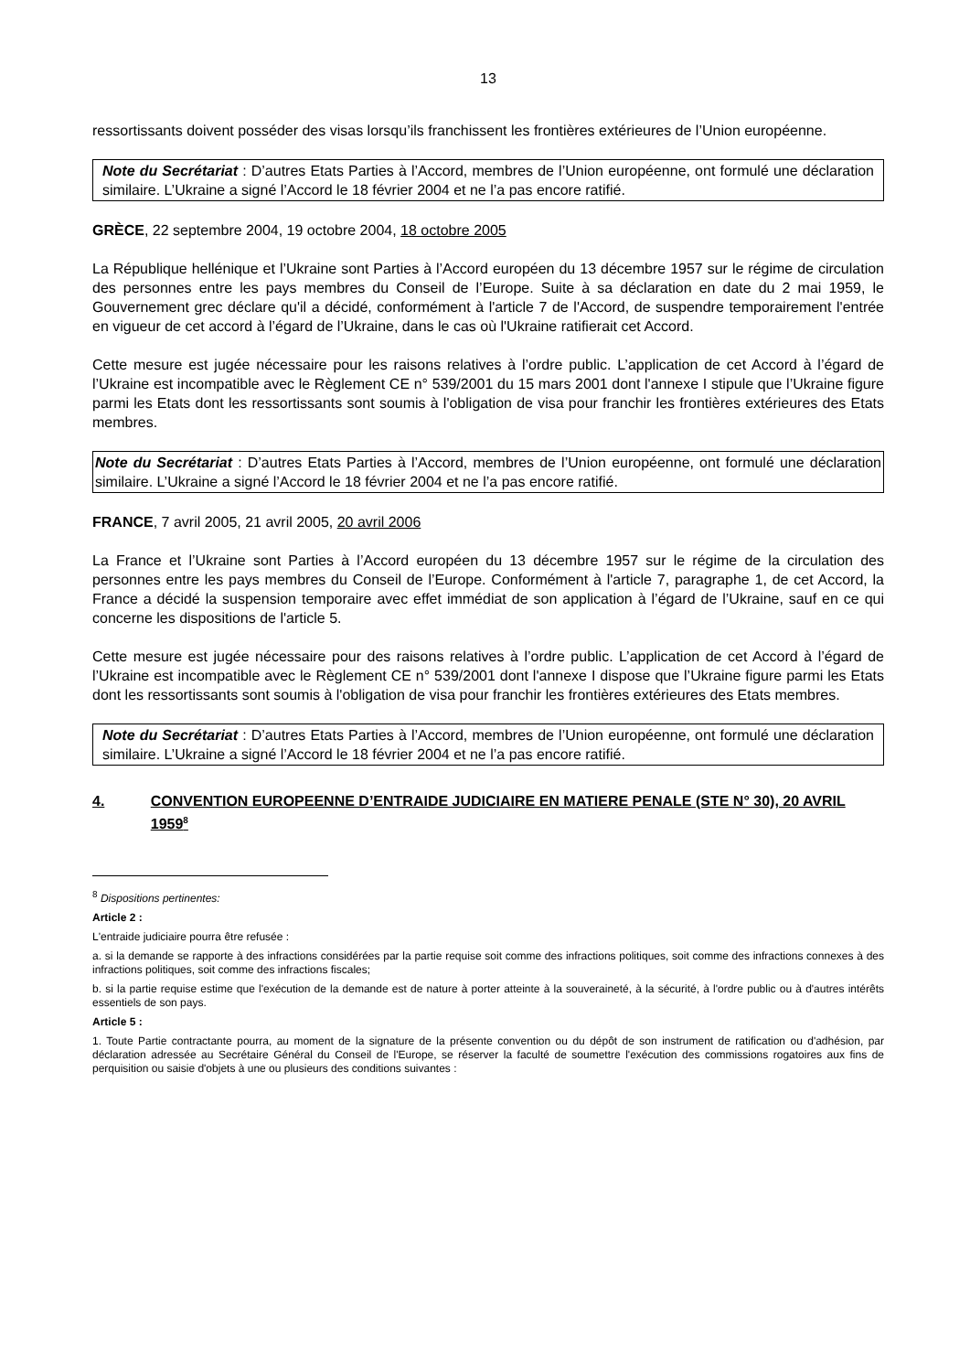13
ressortissants doivent posséder des visas lorsqu’ils franchissent les frontières extérieures de l’Union européenne.
Note du Secrétariat : D’autres Etats Parties à l’Accord, membres de l’Union européenne, ont formulé une déclaration similaire. L’Ukraine a signé l’Accord le 18 février 2004 et ne l’a pas encore ratifié.
GRÈCE, 22 septembre 2004, 19 octobre 2004, 18 octobre 2005
La République hellénique et l’Ukraine sont Parties à l’Accord européen du 13 décembre 1957 sur le régime de circulation des personnes entre les pays membres du Conseil de l’Europe. Suite à sa déclaration en date du 2 mai 1959, le Gouvernement grec déclare qu'il a décidé, conformément à l'article 7 de l'Accord, de suspendre temporairement l'entrée en vigueur de cet accord à l’égard de l’Ukraine, dans le cas où l'Ukraine ratifierait cet Accord.
Cette mesure est jugée nécessaire pour les raisons relatives à l’ordre public. L’application de cet Accord à l’égard de l’Ukraine est incompatible avec le Règlement CE n° 539/2001 du 15 mars 2001 dont l'annexe I stipule que l’Ukraine figure parmi les Etats dont les ressortissants sont soumis à l'obligation de visa pour franchir les frontières extérieures des Etats membres.
Note du Secrétariat : D’autres Etats Parties à l’Accord, membres de l’Union européenne, ont formulé une déclaration similaire. L’Ukraine a signé l’Accord le 18 février 2004 et ne l’a pas encore ratifié.
FRANCE, 7 avril 2005, 21 avril 2005, 20 avril 2006
La France et l’Ukraine sont Parties à l’Accord européen du 13 décembre 1957 sur le régime de la circulation des personnes entre les pays membres du Conseil de l’Europe. Conformément à l'article 7, paragraphe 1, de cet Accord, la France a décidé la suspension temporaire avec effet immédiat de son application à l’égard de l’Ukraine, sauf en ce qui concerne les dispositions de l'article 5.
Cette mesure est jugée nécessaire pour des raisons relatives à l’ordre public. L’application de cet Accord à l’égard de l’Ukraine est incompatible avec le Règlement CE n° 539/2001 dont l'annexe I dispose que l’Ukraine figure parmi les Etats dont les ressortissants sont soumis à l'obligation de visa pour franchir les frontières extérieures des Etats membres.
Note du Secrétariat : D’autres Etats Parties à l’Accord, membres de l’Union européenne, ont formulé une déclaration similaire. L’Ukraine a signé l’Accord le 18 février 2004 et ne l’a pas encore ratifié.
4. CONVENTION EUROPEENNE D’ENTRAIDE JUDICIAIRE EN MATIERE PENALE (STE N° 30), 20 AVRIL 1959<sup>8</sup>
<sup>8</sup> Dispositions pertinentes:
Article 2 :
L'entraide judiciaire pourra être refusée :
a. si la demande se rapporte à des infractions considérées par la partie requise soit comme des infractions politiques, soit comme des infractions connexes à des infractions politiques, soit comme des infractions fiscales;
b. si la partie requise estime que l'exécution de la demande est de nature à porter atteinte à la souveraineté, à la sécurité, à l'ordre public ou à d'autres intérêts essentiels de son pays.
Article 5 :
1. Toute Partie contractante pourra, au moment de la signature de la présente convention ou du dépôt de son instrument de ratification ou d'adhésion, par déclaration adressée au Secrétaire Général du Conseil de l'Europe, se réserver la faculté de soumettre l'exécution des commissions rogatoires aux fins de perquisition ou saisie d'objets à une ou plusieurs des conditions suivantes :